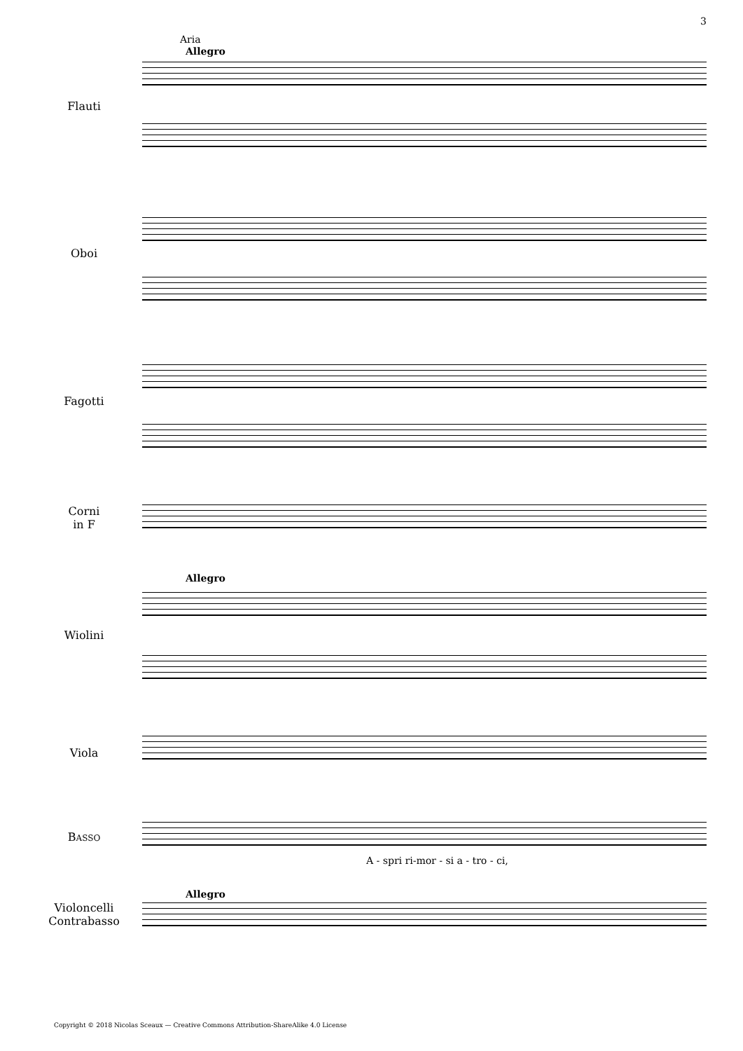3
Aria
Allegro
Flauti
Oboi
Fagotti
Corni
in F
Allegro
Wiolini
Viola
BASSO
A - spri ri-mor - si a - tro - ci,
Allegro
Violoncelli
Contrabasso
Copyright © 2018 Nicolas Sceaux — Creative Commons Attribution-ShareAlike 4.0 License